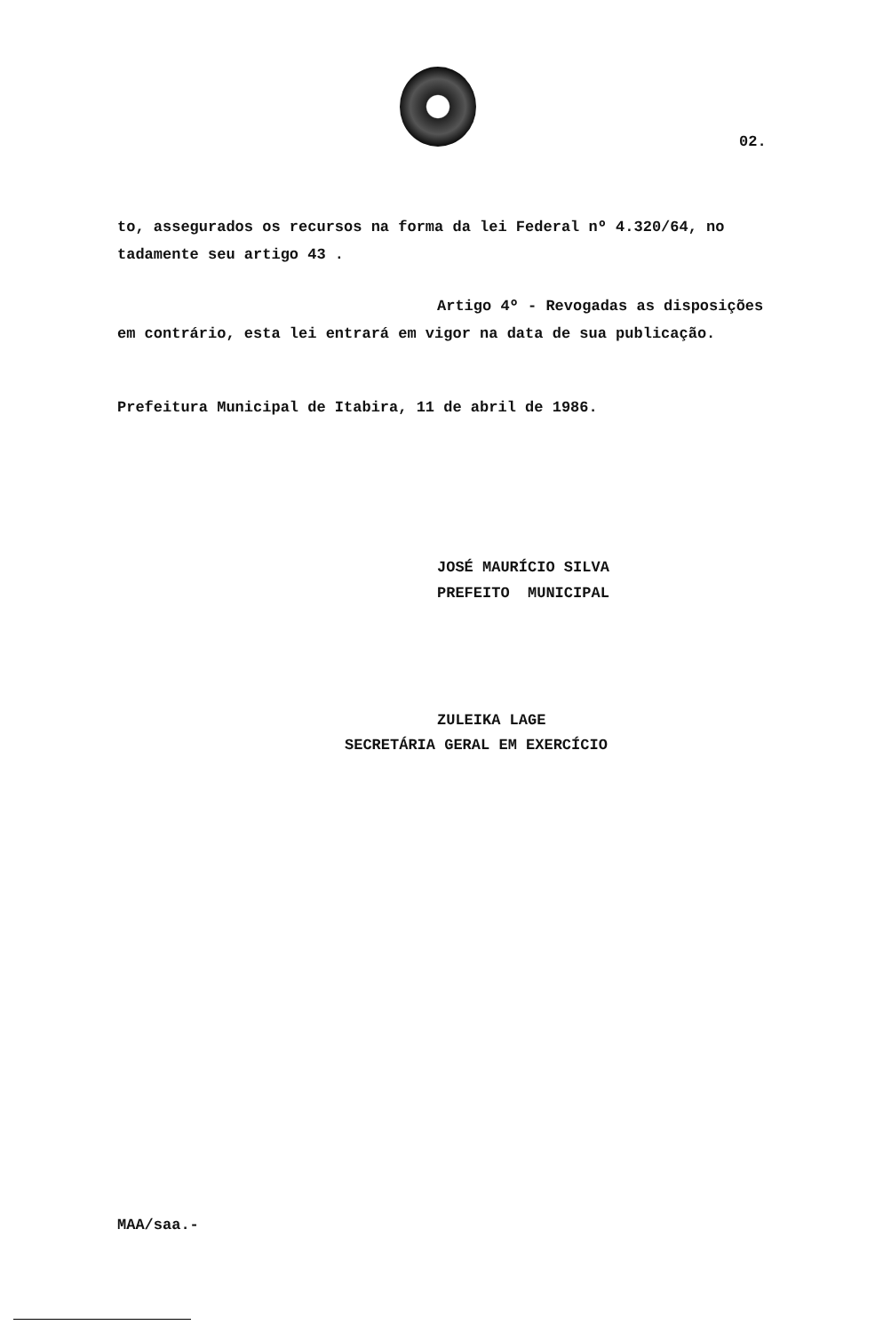02.
to, assegurados os recursos na forma da lei Federal nº 4.320/64, no
tadamente seu artigo 43 .
Artigo 4º - Revogadas as disposições
em contrário, esta lei entrará em vigor na data de sua publicação.
Prefeitura Municipal de Itabira, 11 de abril de 1986.
JOSÉ MAURÍCIO SILVA
PREFEITO MUNICIPAL
ZULEIKA LAGE
SECRETÁRIA GERAL EM EXERCÍCIO
MAA/saa.-